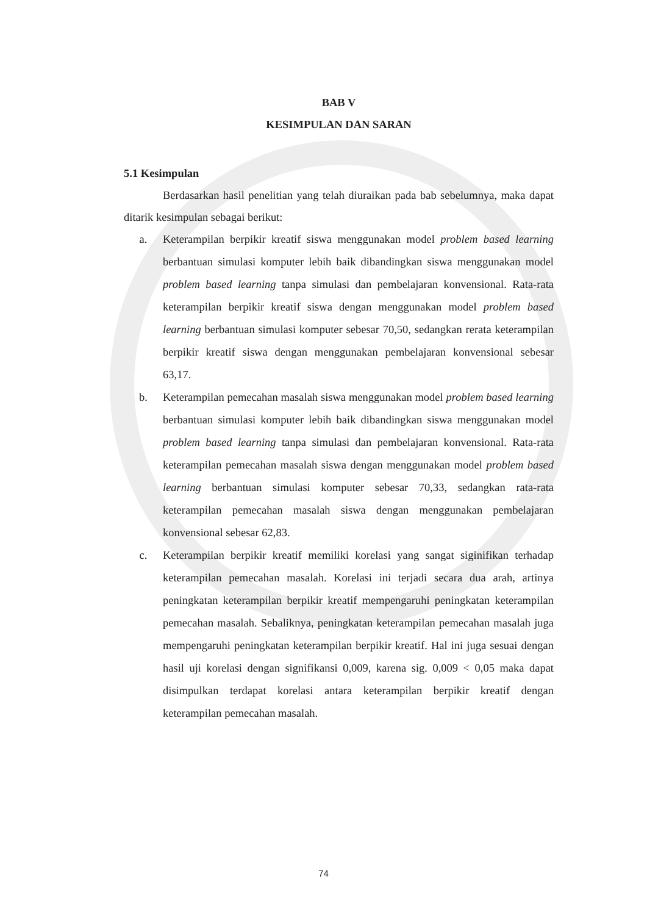BAB V
KESIMPULAN DAN SARAN
5.1 Kesimpulan
Berdasarkan hasil penelitian yang telah diuraikan pada bab sebelumnya, maka dapat ditarik kesimpulan sebagai berikut:
a. Keterampilan berpikir kreatif siswa menggunakan model problem based learning berbantuan simulasi komputer lebih baik dibandingkan siswa menggunakan model problem based learning tanpa simulasi dan pembelajaran konvensional. Rata-rata keterampilan berpikir kreatif siswa dengan menggunakan model problem based learning berbantuan simulasi komputer sebesar 70,50, sedangkan rerata keterampilan berpikir kreatif siswa dengan menggunakan pembelajaran konvensional sebesar 63,17.
b. Keterampilan pemecahan masalah siswa menggunakan model problem based learning berbantuan simulasi komputer lebih baik dibandingkan siswa menggunakan model problem based learning tanpa simulasi dan pembelajaran konvensional. Rata-rata keterampilan pemecahan masalah siswa dengan menggunakan model problem based learning berbantuan simulasi komputer sebesar 70,33, sedangkan rata-rata keterampilan pemecahan masalah siswa dengan menggunakan pembelajaran konvensional sebesar 62,83.
c. Keterampilan berpikir kreatif memiliki korelasi yang sangat siginifikan terhadap keterampilan pemecahan masalah. Korelasi ini terjadi secara dua arah, artinya peningkatan keterampilan berpikir kreatif mempengaruhi peningkatan keterampilan pemecahan masalah. Sebaliknya, peningkatan keterampilan pemecahan masalah juga mempengaruhi peningkatan keterampilan berpikir kreatif. Hal ini juga sesuai dengan hasil uji korelasi dengan signifikansi 0,009, karena sig. 0,009 < 0,05 maka dapat disimpulkan terdapat korelasi antara keterampilan berpikir kreatif dengan keterampilan pemecahan masalah.
74